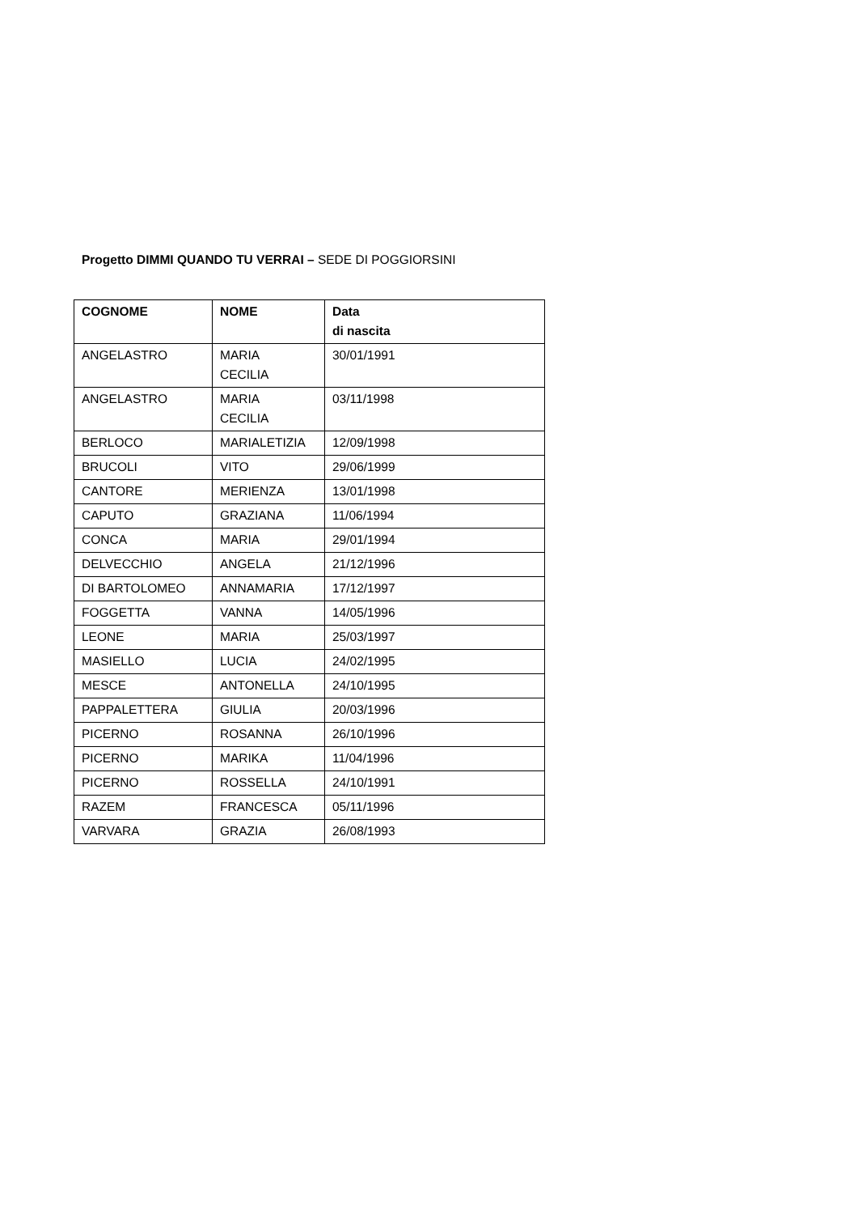Progetto DIMMI QUANDO TU VERRAI – SEDE DI POGGIORSINI
| COGNOME | NOME | Data di nascita |
| --- | --- | --- |
| ANGELASTRO | MARIA CECILIA | 30/01/1991 |
| ANGELASTRO | MARIA CECILIA | 03/11/1998 |
| BERLOCO | MARIALETIZIA | 12/09/1998 |
| BRUCOLI | VITO | 29/06/1999 |
| CANTORE | MERIENZA | 13/01/1998 |
| CAPUTO | GRAZIANA | 11/06/1994 |
| CONCA | MARIA | 29/01/1994 |
| DELVECCHIO | ANGELA | 21/12/1996 |
| DI BARTOLOMEO | ANNAMARIA | 17/12/1997 |
| FOGGETTA | VANNA | 14/05/1996 |
| LEONE | MARIA | 25/03/1997 |
| MASIELLO | LUCIA | 24/02/1995 |
| MESCE | ANTONELLA | 24/10/1995 |
| PAPPALETTERA | GIULIA | 20/03/1996 |
| PICERNO | ROSANNA | 26/10/1996 |
| PICERNO | MARIKA | 11/04/1996 |
| PICERNO | ROSSELLA | 24/10/1991 |
| RAZEM | FRANCESCA | 05/11/1996 |
| VARVARA | GRAZIA | 26/08/1993 |